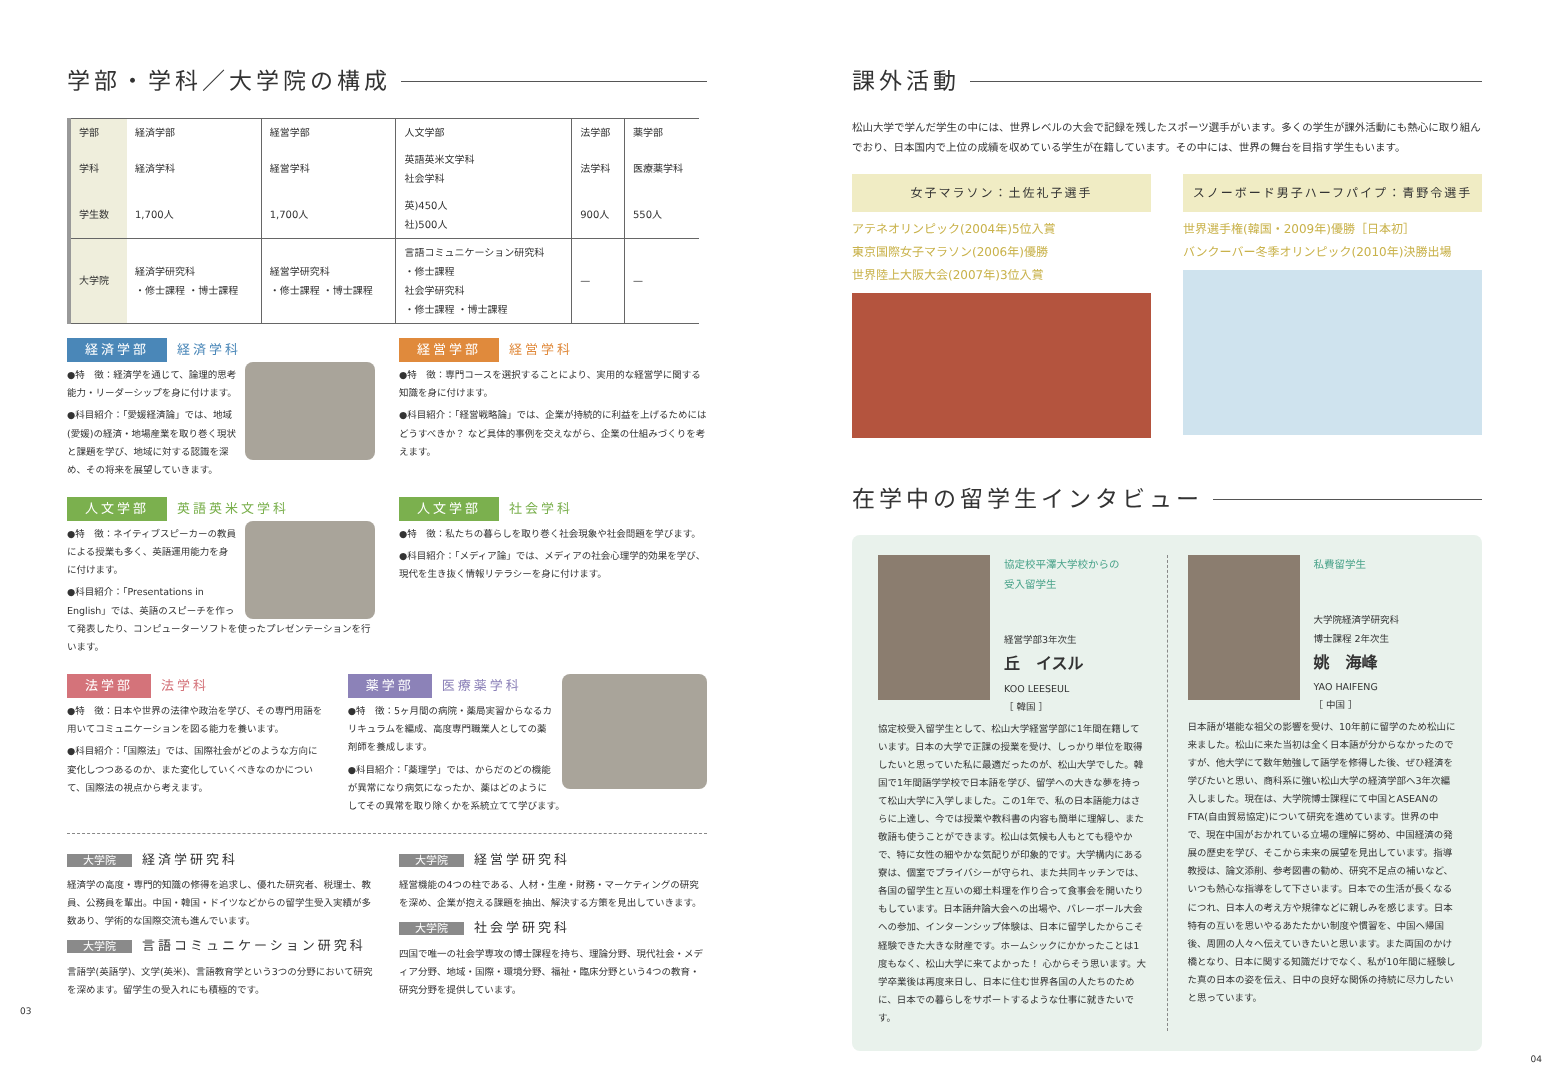学部・学科／大学院の構成
| 学部 | 経済学部 | 経営学部 | 人文学部 | 法学部 | 薬学部 |
| 学科 | 経済学科 | 経営学科 | 英語英米文学科 社会学科 | 法学科 | 医療薬学科 |
| 学生数 | 1,700人 | 1,700人 | 英)450人 社)500人 | 900人 | 550人 |
| 大学院 | 経済学研究科 ・修士課程 ・博士課程 | 経営学研究科 ・修士課程 ・博士課程 | 言語コミュニケーション研究科 ・修士課程 社会学研究科 ・修士課程 ・博士課程 | — | — |
経済学部 経済学科
●特　徴：経済学を通じて、論理的思考能力・リーダーシップを身に付けます。
●科目紹介：「愛媛経済論」では、地域(愛媛)の経済・地場産業を取り巻く現状と課題を学び、地域に対する認識を深め、その将来を展望していきます。
経営学部 経営学科
●特　徴：専門コースを選択することにより、実用的な経営学に関する知識を身に付けます。
●科目紹介：「経営戦略論」では、企業が持続的に利益を上げるためにはどうすべきか？ など具体的事例を交えながら、企業の仕組みづくりを考えます。
人文学部 英語英米文学科
●特　徴：ネイティブスピーカーの教員による授業も多く、英語運用能力を身に付けます。
●科目紹介：「Presentations in English」では、英語のスピーチを作って発表したり、コンピューターソフトを使ったプレゼンテーションを行います。
人文学部 社会学科
●特　徴：私たちの暮らしを取り巻く社会現象や社会問題を学びます。
●科目紹介：「メディア論」では、メディアの社会心理学的効果を学び、現代を生き抜く情報リテラシーを身に付けます。
法学部 法学科
●特　徴：日本や世界の法律や政治を学び、その専門用語を用いてコミュニケーションを図る能力を養います。
●科目紹介：「国際法」では、国際社会がどのような方向に変化しつつあるのか、また変化していくべきなのかについて、国際法の視点から考えます。
薬学部 医療薬学科
●特　徴：5ヶ月間の病院・薬局実習からなるカリキュラムを編成、高度専門職業人としての薬剤師を養成します。
●科目紹介：「薬理学」では、からだのどの機能が異常になり病気になったか、薬はどのようにしてその異常を取り除くかを系統立てて学びます。
大学院 経済学研究科
経済学の高度・専門的知識の修得を追求し、優れた研究者、税理士、教員、公務員を輩出。中国・韓国・ドイツなどからの留学生受入実績が多数あり、学術的な国際交流も進んでいます。
大学院 言語コミュニケーション研究科
言語学(英語学)、文学(英米)、言語教育学という3つの分野において研究を深めます。留学生の受入れにも積極的です。
大学院 経営学研究科
経営機能の4つの柱である、人材・生産・財務・マーケティングの研究を深め、企業が抱える課題を抽出、解決する方策を見出していきます。
大学院 社会学研究科
四国で唯一の社会学専攻の博士課程を持ち、理論分野、現代社会・メディア分野、地域・国際・環境分野、福祉・臨床分野という4つの教育・研究分野を提供しています。
03
課外活動
松山大学で学んだ学生の中には、世界レベルの大会で記録を残したスポーツ選手がいます。多くの学生が課外活動にも熱心に取り組んでおり、日本国内で上位の成績を収めている学生が在籍しています。その中には、世界の舞台を目指す学生もいます。
女子マラソン：土佐礼子選手
アテネオリンピック(2004年)5位入賞
東京国際女子マラソン(2006年)優勝
世界陸上大阪大会(2007年)3位入賞
スノーボード男子ハーフパイプ：青野令選手
世界選手権(韓国・2009年)優勝［日本初］
バンクーバー冬季オリンピック(2010年)決勝出場
在学中の留学生インタビュー
協定校平澤大学校からの
受入留学生
経営学部3年次生
丘　イスル
KOO LEESEUL
［ 韓国 ］
協定校受入留学生として、松山大学経営学部に1年間在籍しています。日本の大学で正課の授業を受け、しっかり単位を取得したいと思っていた私に最適だったのが、松山大学でした。韓国で1年間語学学校で日本語を学び、留学への大きな夢を持って松山大学に入学しました。この1年で、私の日本語能力はさらに上達し、今では授業や教科書の内容も簡単に理解し、また敬語も使うことができます。松山は気候も人もとても穏やかで、特に女性の細やかな気配りが印象的です。大学構内にある寮は、個室でプライバシーが守られ、また共同キッチンでは、各国の留学生と互いの郷土料理を作り合って食事会を開いたりもしています。日本語弁論大会への出場や、バレーボール大会への参加、インターンシップ体験は、日本に留学したからこそ経験できた大きな財産です。ホームシックにかかったことは1度もなく、松山大学に来てよかった！ 心からそう思います。大学卒業後は再度来日し、日本に住む世界各国の人たちのために、日本での暮らしをサポートするような仕事に就きたいです。
私費留学生
大学院経済学研究科
博士課程 2年次生
姚　海峰
YAO HAIFENG
［ 中国 ］
日本語が堪能な祖父の影響を受け、10年前に留学のため松山に来ました。松山に来た当初は全く日本語が分からなかったのですが、他大学にて数年勉強して語学を修得した後、ぜひ経済を学びたいと思い、商科系に強い松山大学の経済学部へ3年次編入しました。現在は、大学院博士課程にて中国とASEANのFTA(自由貿易協定)について研究を進めています。世界の中で、現在中国がおかれている立場の理解に努め、中国経済の発展の歴史を学び、そこから未来の展望を見出しています。指導教授は、論文添削、参考図書の勧め、研究不足点の補いなど、いつも熱心な指導をして下さいます。日本での生活が長くなるにつれ、日本人の考え方や規律などに親しみを感じます。日本特有の互いを思いやるあたたかい制度や慣習を、中国へ帰国後、周囲の人々へ伝えていきたいと思います。また両国のかけ橋となり、日本に関する知識だけでなく、私が10年間に経験した真の日本の姿を伝え、日中の良好な関係の持続に尽力したいと思っています。
04